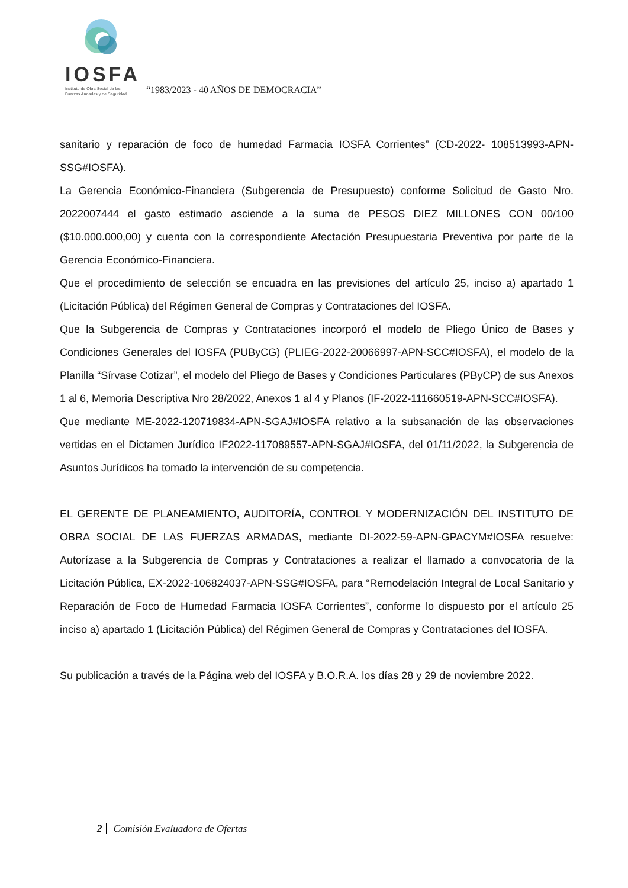IOSFA
Instituto de Obra Social de las
Fuerzas Armadas y de Seguridad
“1983/2023 - 40 AÑOS DE DEMOCRACIA”
sanitario y reparación de foco de humedad Farmacia IOSFA Corrientes” (CD-2022- 108513993-APN-SSG#IOSFA).
La Gerencia Económico-Financiera (Subgerencia de Presupuesto) conforme Solicitud de Gasto Nro. 2022007444 el gasto estimado asciende a la suma de PESOS DIEZ MILLONES CON 00/100 ($10.000.000,00) y cuenta con la correspondiente Afectación Presupuestaria Preventiva por parte de la Gerencia Económico-Financiera.
Que el procedimiento de selección se encuadra en las previsiones del artículo 25, inciso a) apartado 1 (Licitación Pública) del Régimen General de Compras y Contrataciones del IOSFA.
Que la Subgerencia de Compras y Contrataciones incorporó el modelo de Pliego Único de Bases y Condiciones Generales del IOSFA (PUByCG) (PLIEG-2022-20066997-APN-SCC#IOSFA), el modelo de la Planilla “Sírvase Cotizar”, el modelo del Pliego de Bases y Condiciones Particulares (PByCP) de sus Anexos 1 al 6, Memoria Descriptiva Nro 28/2022, Anexos 1 al 4 y Planos (IF-2022-111660519-APN-SCC#IOSFA).
Que mediante ME-2022-120719834-APN-SGAJ#IOSFA relativo a la subsanación de las observaciones vertidas en el Dictamen Jurídico IF2022-117089557-APN-SGAJ#IOSFA, del 01/11/2022, la Subgerencia de Asuntos Jurídicos ha tomado la intervención de su competencia.
EL GERENTE DE PLANEAMIENTO, AUDITORÍA, CONTROL Y MODERNIZACIÓN DEL INSTITUTO DE OBRA SOCIAL DE LAS FUERZAS ARMADAS, mediante DI-2022-59-APN-GPACYM#IOSFA resuelve: Autorízase a la Subgerencia de Compras y Contrataciones a realizar el llamado a convocatoria de la Licitación Pública, EX-2022-106824037-APN-SSG#IOSFA, para “Remodelación Integral de Local Sanitario y Reparación de Foco de Humedad Farmacia IOSFA Corrientes”, conforme lo dispuesto por el artículo 25 inciso a) apartado 1 (Licitación Pública) del Régimen General de Compras y Contrataciones del IOSFA.
Su publicación a través de la Página web del IOSFA y B.O.R.A. los días 28 y 29 de noviembre 2022.
2 Comisión Evaluadora de Ofertas